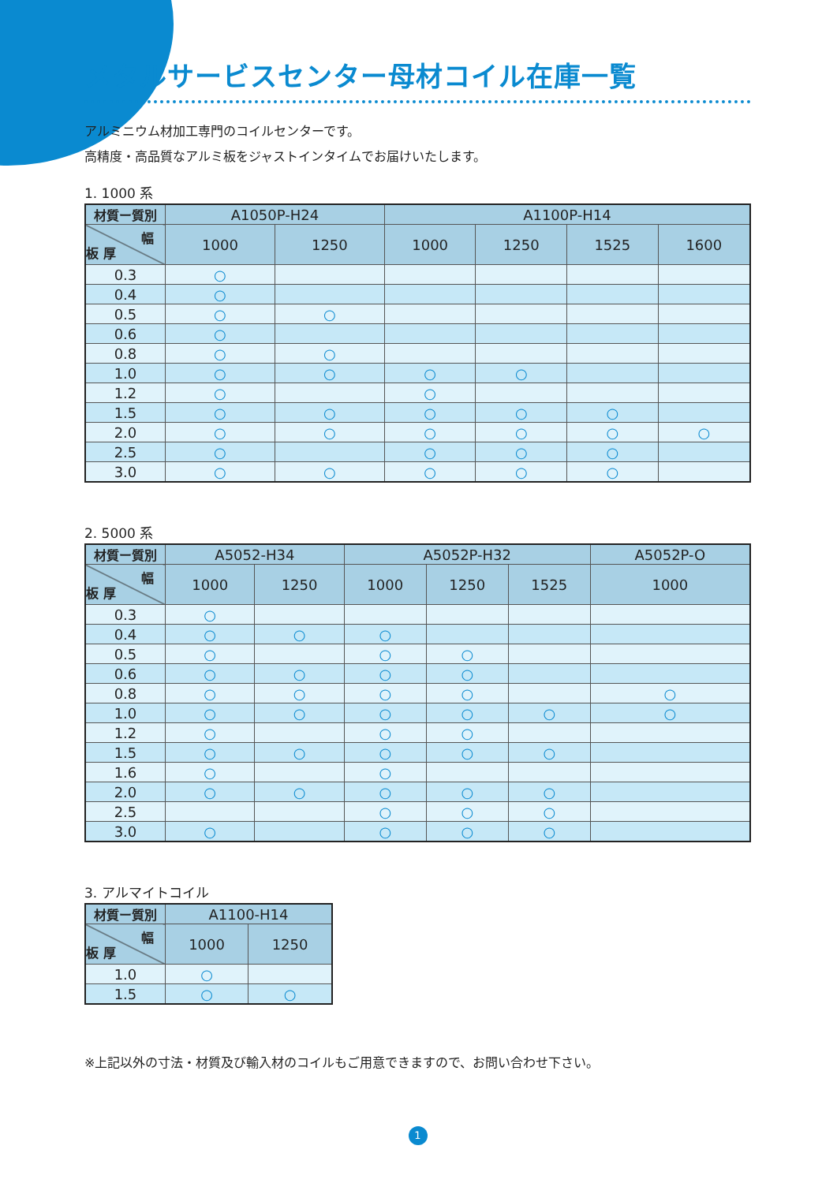メタルサービスセンター母材コイル在庫一覧
アルミニウム材加工専門のコイルセンターです。
高精度・高品質なアルミ板をジャストインタイムでお届けいたします。
1. 1000 系
| 材質ー質別 | A1050P-H24 | | A1100P-H14 | | | |
| --- | --- | --- | --- | --- | --- | --- |
| 幅 板 厚 | 1000 | 1250 | 1000 | 1250 | 1525 | 1600 |
| 0.3 | ○ | | | | | |
| 0.4 | ○ | | | | | |
| 0.5 | ○ | ○ | | | | |
| 0.6 | ○ | | | | | |
| 0.8 | ○ | ○ | | | | |
| 1.0 | ○ | ○ | ○ | ○ | | |
| 1.2 | ○ | | ○ | | | |
| 1.5 | ○ | ○ | ○ | ○ | ○ | |
| 2.0 | ○ | ○ | ○ | ○ | ○ | ○ |
| 2.5 | ○ | | ○ | ○ | ○ | |
| 3.0 | ○ | ○ | ○ | ○ | ○ | |
2. 5000 系
| 材質ー質別 | A5052-H34 | | A5052P-H32 | | | A5052P-O |
| --- | --- | --- | --- | --- | --- | --- |
| 幅 板 厚 | 1000 | 1250 | 1000 | 1250 | 1525 | 1000 |
| 0.3 | ○ | | | | | |
| 0.4 | ○ | ○ | ○ | | | |
| 0.5 | ○ | | ○ | ○ | | |
| 0.6 | ○ | ○ | ○ | ○ | | |
| 0.8 | ○ | ○ | ○ | ○ | | ○ |
| 1.0 | ○ | ○ | ○ | ○ | ○ | ○ |
| 1.2 | ○ | | ○ | ○ | | |
| 1.5 | ○ | ○ | ○ | ○ | ○ | |
| 1.6 | ○ | | ○ | | | |
| 2.0 | ○ | ○ | ○ | ○ | ○ | |
| 2.5 | | | ○ | ○ | ○ | |
| 3.0 | ○ | | ○ | ○ | ○ | |
3. アルマイトコイル
| 材質ー質別 | A1100-H14 | |
| --- | --- | --- |
| 幅 板 厚 | 1000 | 1250 |
| 1.0 | ○ | |
| 1.5 | ○ | ○ |
※上記以外の寸法・材質及び輸入材のコイルもご用意できますので、お問い合わせ下さい。
1